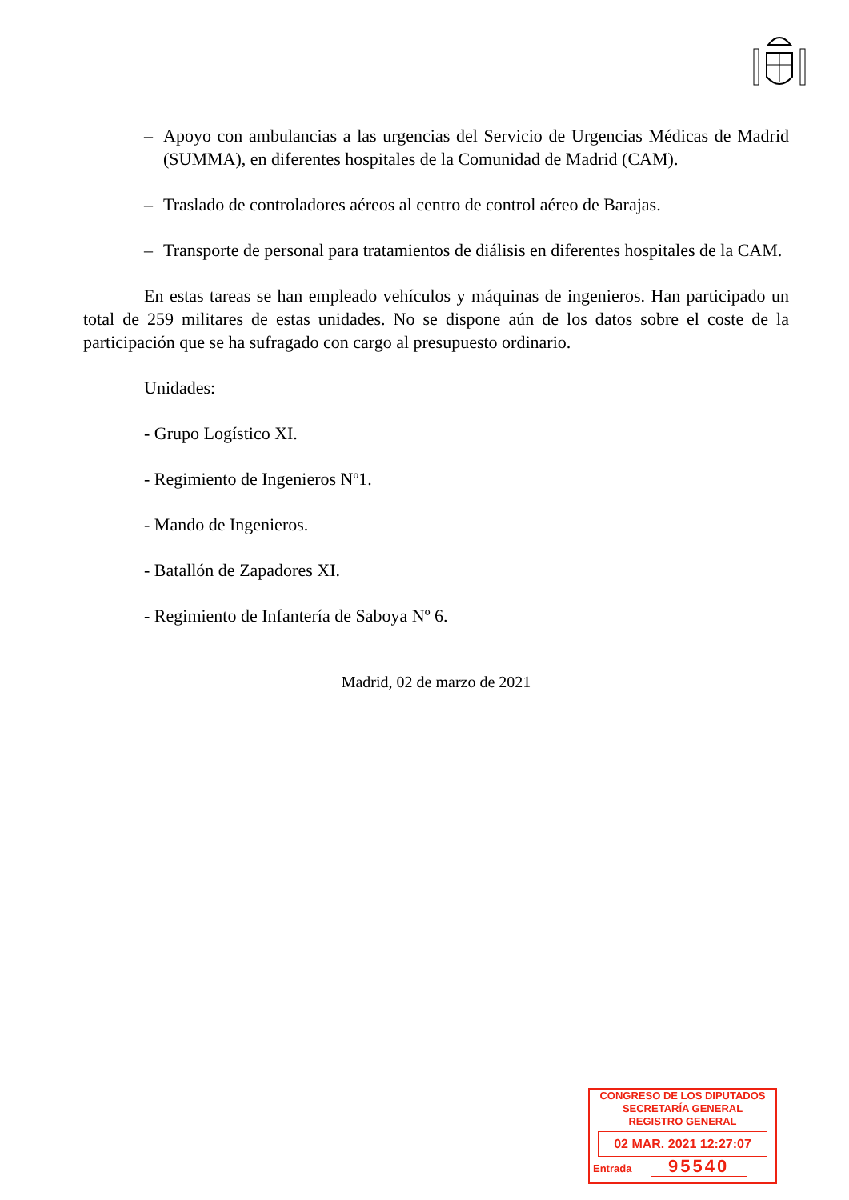– Apoyo con ambulancias a las urgencias del Servicio de Urgencias Médicas de Madrid (SUMMA), en diferentes hospitales de la Comunidad de Madrid (CAM).
– Traslado de controladores aéreos al centro de control aéreo de Barajas.
– Transporte de personal para tratamientos de diálisis en diferentes hospitales de la CAM.
En estas tareas se han empleado vehículos y máquinas de ingenieros. Han participado un total de 259 militares de estas unidades. No se dispone aún de los datos sobre el coste de la participación que se ha sufragado con cargo al presupuesto ordinario.
Unidades:
- Grupo Logístico XI.
- Regimiento de Ingenieros Nº1.
- Mando de Ingenieros.
- Batallón de Zapadores XI.
- Regimiento de Infantería de Saboya Nº 6.
Madrid, 02 de marzo de 2021
CONGRESO DE LOS DIPUTADOS
SECRETARÍA GENERAL
REGISTRO GENERAL
02 MAR. 2021 12:27:07
Entrada 95540